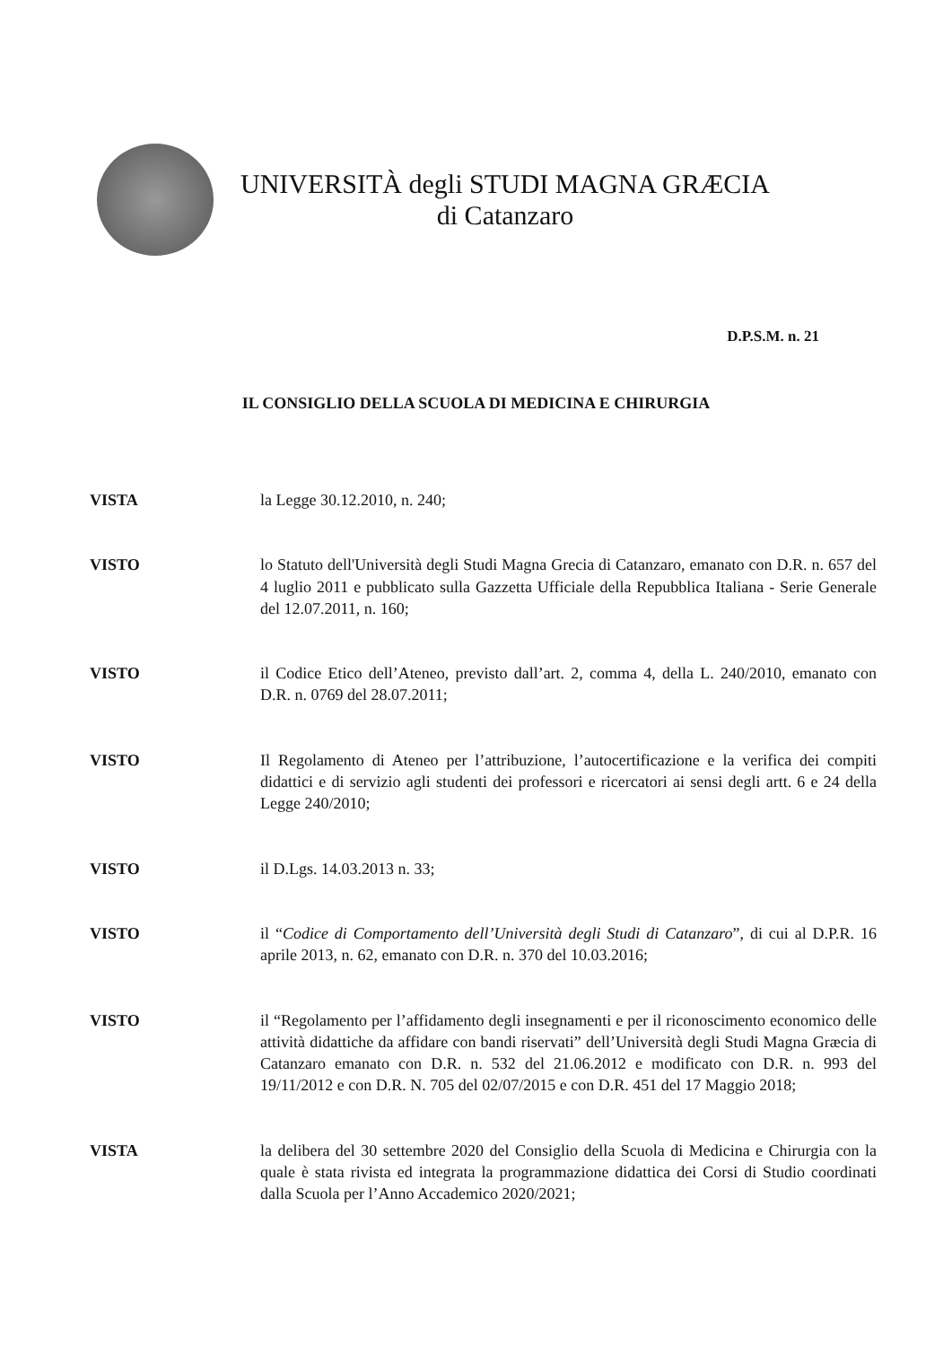UNIVERSITÀ degli STUDI MAGNA GRÆCIA
di Catanzaro
D.P.S.M. n. 21
IL CONSIGLIO DELLA SCUOLA DI MEDICINA E CHIRURGIA
VISTA la Legge 30.12.2010, n. 240;
VISTO lo Statuto dell'Università degli Studi Magna Grecia di Catanzaro, emanato con D.R. n. 657 del 4 luglio 2011 e pubblicato sulla Gazzetta Ufficiale della Repubblica Italiana - Serie Generale del 12.07.2011, n. 160;
VISTO il Codice Etico dell’Ateneo, previsto dall’art. 2, comma 4, della L. 240/2010, emanato con D.R. n. 0769 del 28.07.2011;
VISTO Il Regolamento di Ateneo per l’attribuzione, l’autocertificazione e la verifica dei compiti didattici e di servizio agli studenti dei professori e ricercatori ai sensi degli artt. 6 e 24 della Legge 240/2010;
VISTO il D.Lgs. 14.03.2013 n. 33;
VISTO il “Codice di Comportamento dell’Università degli Studi di Catanzaro”, di cui al D.P.R. 16 aprile 2013, n. 62, emanato con D.R. n. 370 del 10.03.2016;
VISTO il “Regolamento per l’affidamento degli insegnamenti e per il riconoscimento economico delle attività didattiche da affidare con bandi riservati” dell’Università degli Studi Magna Græcia di Catanzaro emanato con D.R. n. 532 del 21.06.2012 e modificato con D.R. n. 993 del 19/11/2012 e con D.R. N. 705 del 02/07/2015 e con D.R. 451 del 17 Maggio 2018;
VISTA la delibera del 30 settembre 2020 del Consiglio della Scuola di Medicina e Chirurgia con la quale è stata rivista ed integrata la programmazione didattica dei Corsi di Studio coordinati dalla Scuola per l’Anno Accademico 2020/2021;